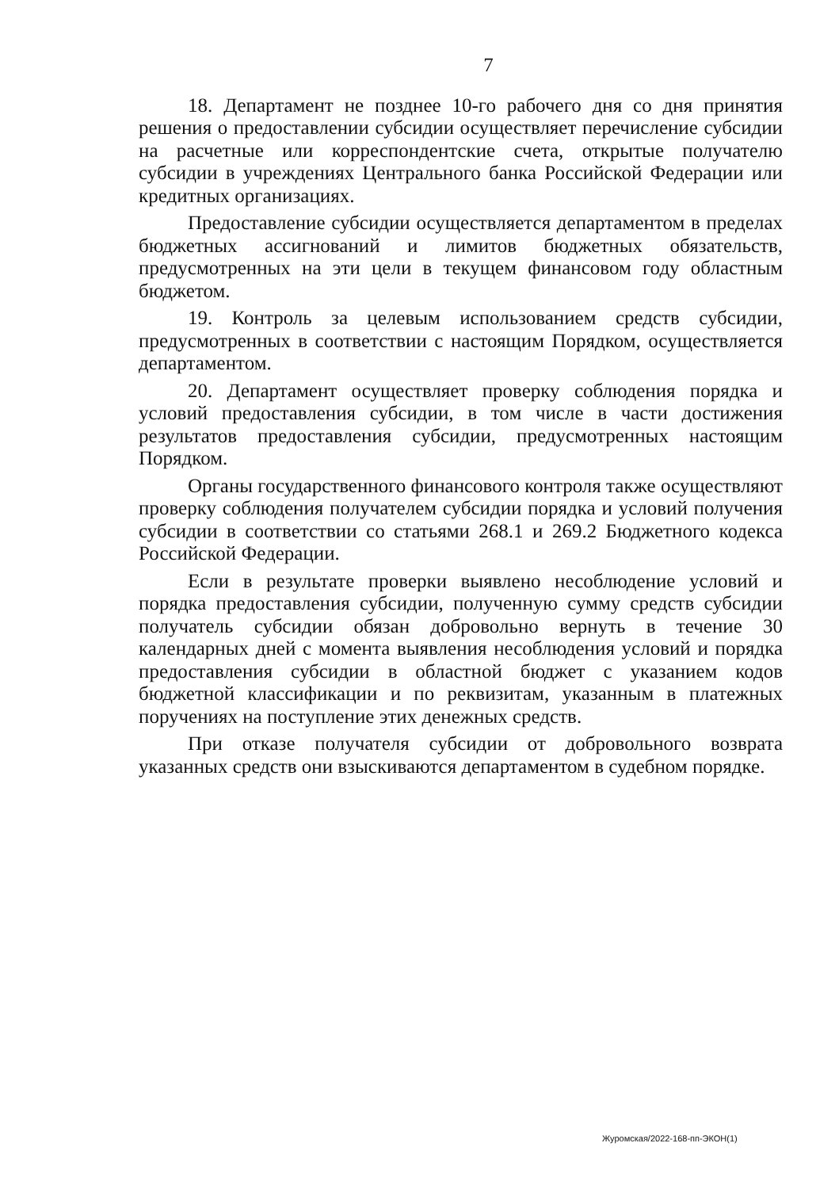7
18. Департамент не позднее 10-го рабочего дня со дня принятия решения о предоставлении субсидии осуществляет перечисление субсидии на расчетные или корреспондентские счета, открытые получателю субсидии в учреждениях Центрального банка Российской Федерации или кредитных организациях.
Предоставление субсидии осуществляется департаментом в пределах бюджетных ассигнований и лимитов бюджетных обязательств, предусмотренных на эти цели в текущем финансовом году областным бюджетом.
19. Контроль за целевым использованием средств субсидии, предусмотренных в соответствии с настоящим Порядком, осуществляется департаментом.
20. Департамент осуществляет проверку соблюдения порядка и условий предоставления субсидии, в том числе в части достижения результатов предоставления субсидии, предусмотренных настоящим Порядком.
Органы государственного финансового контроля также осуществляют проверку соблюдения получателем субсидии порядка и условий получения субсидии в соответствии со статьями 268.1 и 269.2 Бюджетного кодекса Российской Федерации.
Если в результате проверки выявлено несоблюдение условий и порядка предоставления субсидии, полученную сумму средств субсидии получатель субсидии обязан добровольно вернуть в течение 30 календарных дней с момента выявления несоблюдения условий и порядка предоставления субсидии в областной бюджет с указанием кодов бюджетной классификации и по реквизитам, указанным в платежных поручениях на поступление этих денежных средств.
При отказе получателя субсидии от добровольного возврата указанных средств они взыскиваются департаментом в судебном порядке.
Журомская/2022-168-пп-ЭКОН(1)